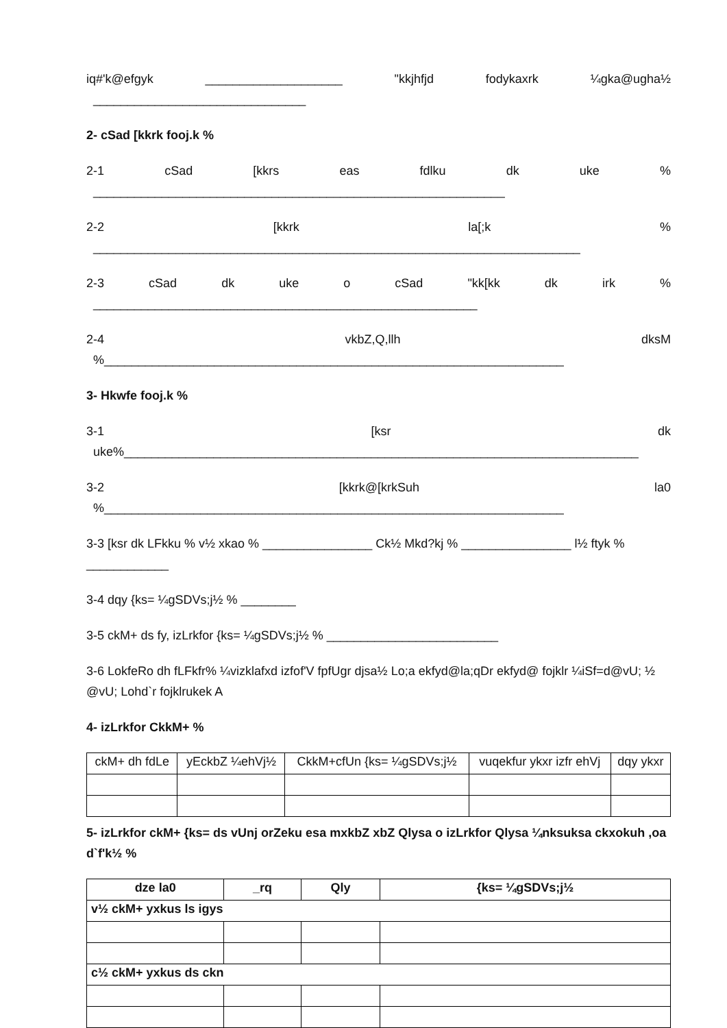iq#'k@efgyk ____________________ "kkjhfjd fodykaxrk ¼gka@ugha½
_______________________________
2- cSad [kkrk fooj.k %
2-1 cSad [kkrs eas fdlku dk uke%
____________________________________________________________
2-2 [kkrk la[;k%
_______________________________________________________________________
2-3 cSad dk uke o cSad "kk[kk dk irk%
________________________________________________________
2-4 vkbZ,Q,llh dksM%___________________________________________________________________
3- Hkwfe fooj.k %
3-1 [ksr dk
uke%___________________________________________________________________________
3-2 [kkrk@[krkSuh la0%___________________________________________________________________
3-3 [ksr dk LFkku % v½ xkao % ________________ Ck½ Mkd?kj % ________________ l½ ftyk % ____________
3-4 dqy {ks= ¼gSDVs;j½ % ________
3-5 ckM+ ds fy, izLrkfor {ks= ¼gSDVs;j½ % _________________________
3-6 LokfeRo dh fLFkfr% ¼vizklafxd izfof'V fpfUgr djsa½ Lo;a ekfyd@la;qDr ekfyd@ fojklr ¼iSf=d@vU; ½ @vU; Lohd`r fojklrukek A
4- izLrkfor CkkM+ %
| ckM+ dh fdLe | yEckbZ ¼ehVj½ | CkkM+cfUn {ks= ¼gSDVs;j½ | vuqekfur ykxr izfr ehVj | dqy ykxr |
| --- | --- | --- | --- | --- |
5- izLrkfor ckM+ {ks= ds vUnj orZeku esa mxkbZ xbZ Qlysa o izLrkfor Qlysa ¼nksuksa ckxokuh ,oa d`f'k½ %
| dze la0 | _rq | Qly | {ks= ¼gSDVs;j½ |
| --- | --- | --- | --- |
| v½ ckM+ yxkus ls igys | | | |
| c½ ckM+ yxkus ds ckn | | | |